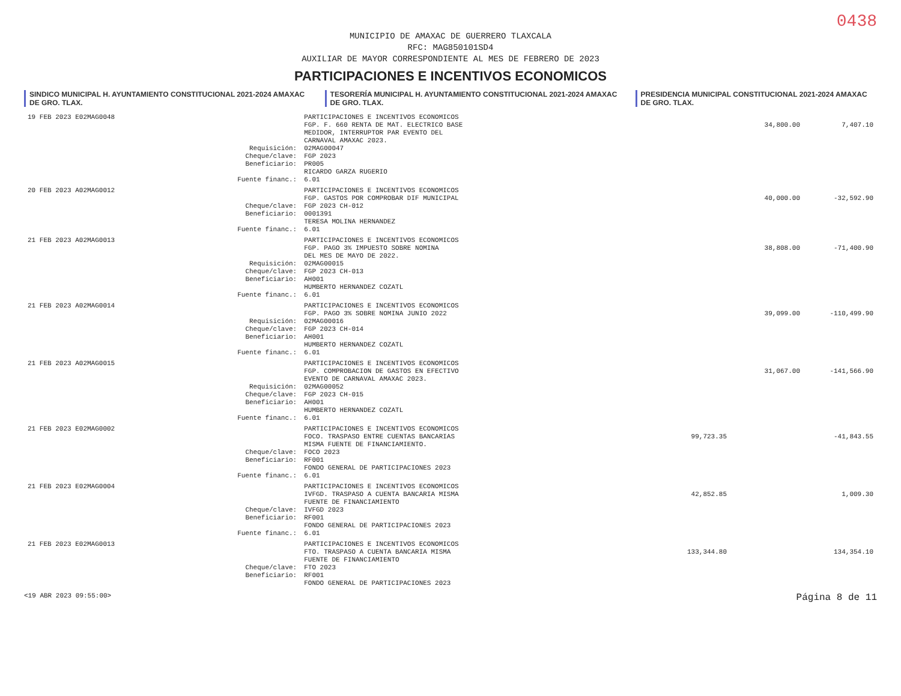0438
MUNICIPIO DE AMAXAC DE GUERRERO TLAXCALA
RFC: MAG850101SD4
AUXILIAR DE MAYOR CORRESPONDIENTE AL MES DE FEBRERO DE 2023
PARTICIPACIONES E INCENTIVOS ECONOMICOS
SINDICO MUNICIPAL H. AYUNTAMIENTO CONSTITUCIONAL 2021-2024 AMAXAC DE GRO. TLAX.
TESORERÍA MUNICIPAL H. AYUNTAMIENTO CONSTITUCIONAL 2021-2024 AMAXAC DE GRO. TLAX.
PRESIDENCIA MUNICIPAL CONSTITUCIONAL 2021-2024 AMAXAC DE GRO. TLAX.
| 19 FEB 2023 E02MAG0048 | | PARTICIPACIONES E INCENTIVOS ECONOMICOS | | | |
| | | FGP. F. 660 RENTA DE MAT. ELECTRICO BASE | | 34,800.00 | 7,407.10 |
| | | MEDIDOR, INTERRUPTOR PAR EVENTO DEL | | | |
| | | CARNAVAL AMAXAC 2023. | | | |
| | Requisición: | 02MAG00047 | | | |
| | Cheque/clave: | FGP 2023 | | | |
| | Beneficiario: | PR005 | | | |
| | | RICARDO GARZA RUGERIO | | | |
| | Fuente financ.: | 6.01 | | | |
| 20 FEB 2023 A02MAG0012 | | PARTICIPACIONES E INCENTIVOS ECONOMICOS | | | |
| | | FGP. GASTOS POR COMPROBAR DIF MUNICIPAL | | 40,000.00 | -32,592.90 |
| | Cheque/clave: | FGP 2023 CH-012 | | | |
| | Beneficiario: | 0001391 | | | |
| | | TERESA MOLINA HERNANDEZ | | | |
| | Fuente financ.: | 6.01 | | | |
| 21 FEB 2023 A02MAG0013 | | PARTICIPACIONES E INCENTIVOS ECONOMICOS | | | |
| | | FGP. PAGO 3% IMPUESTO SOBRE NOMINA | | 38,808.00 | -71,400.90 |
| | | DEL MES DE MAYO DE 2022. | | | |
| | Requisición: | 02MAG00015 | | | |
| | Cheque/clave: | FGP 2023 CH-013 | | | |
| | Beneficiario: | AH001 | | | |
| | | HUMBERTO HERNANDEZ COZATL | | | |
| | Fuente financ.: | 6.01 | | | |
| 21 FEB 2023 A02MAG0014 | | PARTICIPACIONES E INCENTIVOS ECONOMICOS | | | |
| | | FGP. PAGO 3% SOBRE NOMINA JUNIO 2022 | | 39,099.00 | -110,499.90 |
| | Requisición: | 02MAG00016 | | | |
| | Cheque/clave: | FGP 2023 CH-014 | | | |
| | Beneficiario: | AH001 | | | |
| | | HUMBERTO HERNANDEZ COZATL | | | |
| | Fuente financ.: | 6.01 | | | |
| 21 FEB 2023 A02MAG0015 | | PARTICIPACIONES E INCENTIVOS ECONOMICOS | | | |
| | | FGP. COMPROBACION DE GASTOS EN EFECTIVO | | 31,067.00 | -141,566.90 |
| | | EVENTO DE CARNAVAL AMAXAC 2023. | | | |
| | Requisición: | 02MAG00052 | | | |
| | Cheque/clave: | FGP 2023 CH-015 | | | |
| | Beneficiario: | AH001 | | | |
| | | HUMBERTO HERNANDEZ COZATL | | | |
| | Fuente financ.: | 6.01 | | | |
| 21 FEB 2023 E02MAG0002 | | PARTICIPACIONES E INCENTIVOS ECONOMICOS | | | |
| | | FOCO. TRASPASO ENTRE CUENTAS BANCARIAS | 99,723.35 | | -41,843.55 |
| | | MISMA FUENTE DE FINANCIAMIENTO. | | | |
| | Cheque/clave: | FOCO 2023 | | | |
| | Beneficiario: | RF001 | | | |
| | | FONDO GENERAL DE PARTICIPACIONES 2023 | | | |
| | Fuente financ.: | 6.01 | | | |
| 21 FEB 2023 E02MAG0004 | | PARTICIPACIONES E INCENTIVOS ECONOMICOS | | | |
| | | IVFGD. TRASPASO A CUENTA BANCARIA MISMA | 42,852.85 | | 1,009.30 |
| | | FUENTE DE FINANCIAMIENTO | | | |
| | Cheque/clave: | IVFGD 2023 | | | |
| | Beneficiario: | RF001 | | | |
| | | FONDO GENERAL DE PARTICIPACIONES 2023 | | | |
| | Fuente financ.: | 6.01 | | | |
| 21 FEB 2023 E02MAG0013 | | PARTICIPACIONES E INCENTIVOS ECONOMICOS | | | |
| | | FTO. TRASPASO A CUENTA BANCARIA MISMA | 133,344.80 | | 134,354.10 |
| | | FUENTE DE FINANCIAMIENTO | | | |
| | Cheque/clave: | FTO 2023 | | | |
| | Beneficiario: | RF001 | | | |
| | | FONDO GENERAL DE PARTICIPACIONES 2023 | | | |
<19 ABR 2023 09:55:00> Página 8 de 11